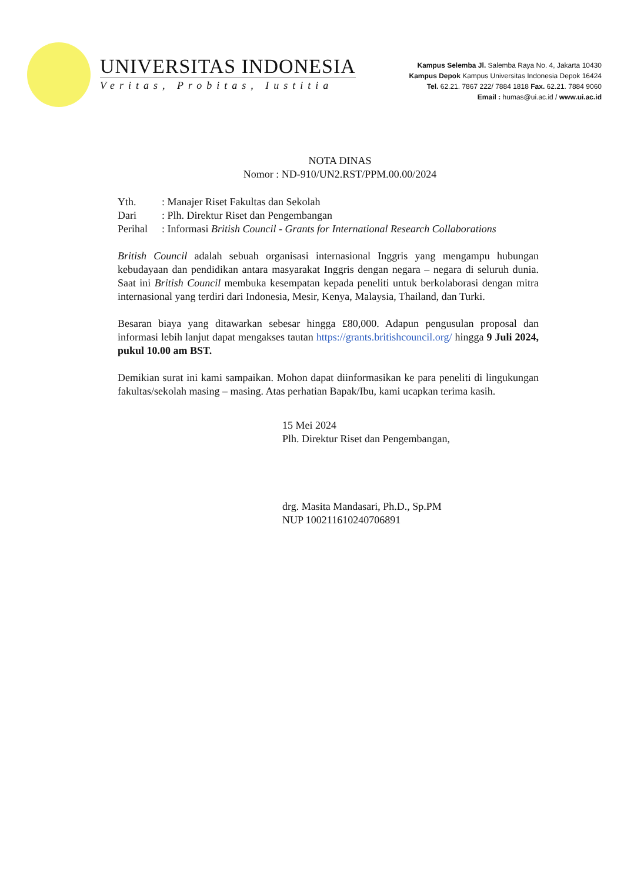UNIVERSITAS INDONESIA
Veritas, Probitas, Iustitia
Kampus Selemba Jl. Salemba Raya No. 4, Jakarta 10430
Kampus Depok Kampus Universitas Indonesia Depok 16424
Tel. 62.21. 7867 222/ 7884 1818 Fax. 62.21. 7884 9060
Email : humas@ui.ac.id / www.ui.ac.id
NOTA DINAS
Nomor : ND-910/UN2.RST/PPM.00.00/2024
| Yth. | : Manajer Riset Fakultas dan Sekolah |
| Dari | : Plh. Direktur Riset dan Pengembangan |
| Perihal | : Informasi British Council - Grants for International Research Collaborations |
British Council adalah sebuah organisasi internasional Inggris yang mengampu hubungan kebudayaan dan pendidikan antara masyarakat Inggris dengan negara – negara di seluruh dunia. Saat ini British Council membuka kesempatan kepada peneliti untuk berkolaborasi dengan mitra internasional yang terdiri dari Indonesia, Mesir, Kenya, Malaysia, Thailand, dan Turki.
Besaran biaya yang ditawarkan sebesar hingga £80,000. Adapun pengusulan proposal dan informasi lebih lanjut dapat mengakses tautan https://grants.britishcouncil.org/ hingga 9 Juli 2024, pukul 10.00 am BST.
Demikian surat ini kami sampaikan. Mohon dapat diinformasikan ke para peneliti di lingukungan fakultas/sekolah masing – masing. Atas perhatian Bapak/Ibu, kami ucapkan terima kasih.
15 Mei 2024
Plh. Direktur Riset dan Pengembangan,
drg. Masita Mandasari, Ph.D., Sp.PM
NUP 100211610240706891